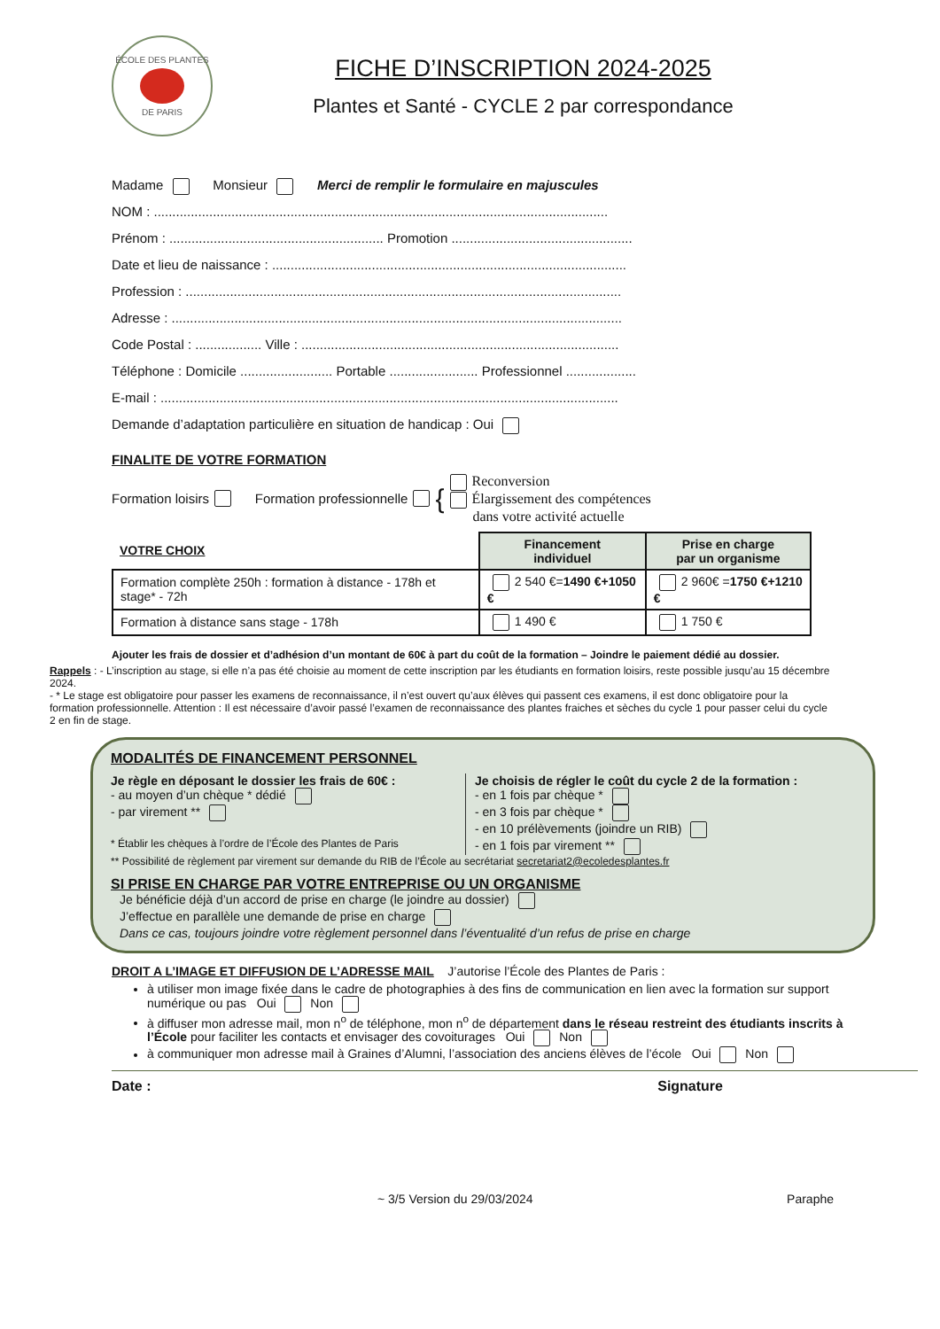ÉCOLE DES PLANTES
DE PARIS
FICHE D’INSCRIPTION 2024-2025
Plantes et Santé - CYCLE 2 par correspondance
Madame Monsieur Merci de remplir le formulaire en majuscules
NOM : ...........................................................................................................................
Prénom : .......................................................... Promotion .................................................
Date et lieu de naissance : ................................................................................................
Profession : ......................................................................................................................
Adresse : ..........................................................................................................................
Code Postal : .................. Ville : ......................................................................................
Téléphone : Domicile ......................... Portable ........................ Professionnel ...................
E-mail : ............................................................................................................................
Demande d’adaptation particulière en situation de handicap : Oui
FINALITE DE VOTRE FORMATION
Formation loisirs Formation professionnelle {
Reconversion
Élargissement des compétences
dans votre activité actuelle
| VOTRE CHOIX | Financement individuel | Prise en charge par un organisme |
| --- | --- | --- |
| Formation complète 250h : formation à distance - 178h et stage* - 72h | 2 540 €= 1490 €+1050 € | 2 960€ = 1750 €+1210 € |
| Formation à distance sans stage - 178h | 1 490 € | 1 750 € |
Ajouter les frais de dossier et d’adhésion d’un montant de 60€ à part du coût de la formation – Joindre le paiement dédié au dossier.
Rappels : - L’inscription au stage, si elle n’a pas été choisie au moment de cette inscription par les étudiants en formation loisirs, reste possible jusqu’au 15 décembre 2024.
- * Le stage est obligatoire pour passer les examens de reconnaissance, il n’est ouvert qu’aux élèves qui passent ces examens, il est donc obligatoire pour la formation professionnelle. Attention : Il est nécessaire d’avoir passé l’examen de reconnaissance des plantes fraiches et sèches du cycle 1 pour passer celui du cycle 2 en fin de stage.
MODALITÉS DE FINANCEMENT PERSONNEL
Je règle en déposant le dossier les frais de 60€ :
- au moyen d’un chèque * dédié
- par virement **
* Établir les chèques à l’ordre de l’École des Plantes de Paris
Je choisis de régler le coût du cycle 2 de la formation :
- en 1 fois par chèque *
- en 3 fois par chèque *
- en 10 prélèvements (joindre un RIB)
- en 1 fois par virement **
** Possibilité de règlement par virement sur demande du RIB de l’École au secrétariat secretariat2@ecoledesplantes.fr
SI PRISE EN CHARGE PAR VOTRE ENTREPRISE OU UN ORGANISME
Je bénéficie déjà d’un accord de prise en charge (le joindre au dossier)
J’effectue en parallèle une demande de prise en charge
Dans ce cas, toujours joindre votre règlement personnel dans l’éventualité d’un refus de prise en charge
DROIT A L’IMAGE ET DIFFUSION DE L’ADRESSE MAIL J’autorise l’École des Plantes de Paris :
à utiliser mon image fixée dans le cadre de photographies à des fins de communication en lien avec la formation sur support numérique ou pas Oui Non
à diffuser mon adresse mail, mon n<sup>o</sup> de téléphone, mon n<sup>o</sup> de département dans le réseau restreint des étudiants inscrits à l’École pour faciliter les contacts et envisager des covoiturages Oui Non
à communiquer mon adresse mail à Graines d’Alumni, l’association des anciens élèves de l’école Oui Non
Date : Signature
~ 3/5 Version du 29/03/2024 Paraphe